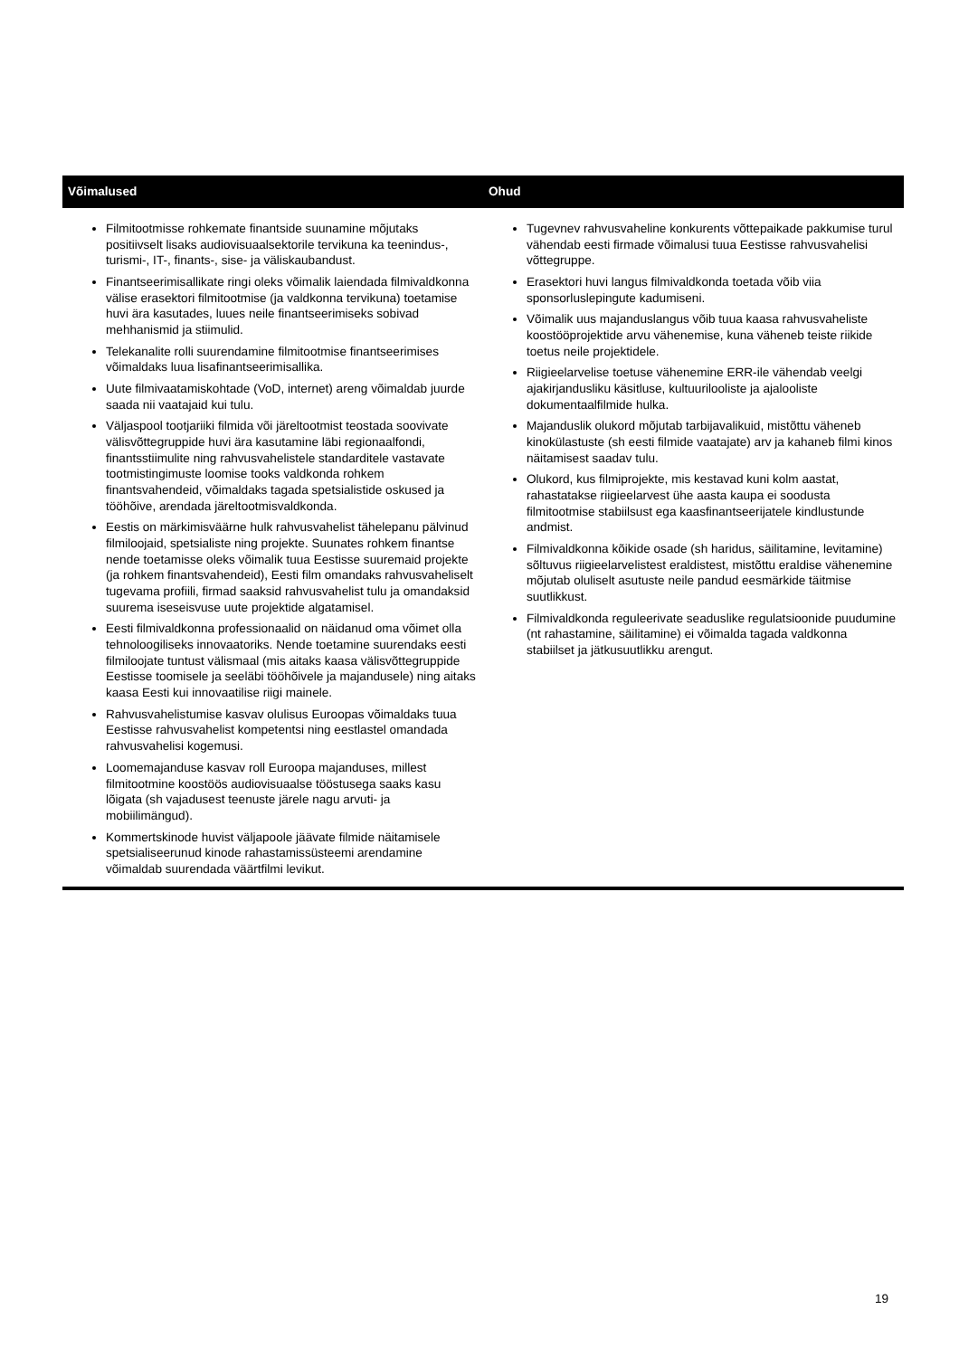| Võimalused | Ohud |
| --- | --- |
| Filmitootmisse rohkemate finantside suunamine mõjutaks positiivselt lisaks audiovisuaalsektorile tervikuna ka teenindus-, turismi-, IT-, finants-, sise- ja väliskaubandust. Finantseerimisallikate ringi oleks võimalik laiendada filmivaldkonna välise erasektori filmitootmise (ja valdkonna tervikuna) toetamise huvi ära kasutades, luues neile finantseerimiseks sobivad mehhanismid ja stiimulid. Telekanalite rolli suurendamine filmitootmise finantseerimises võimaldaks luua lisafinantseerimisallika. Uute filmivaatamiskohtade (VoD, internet) areng võimaldab juurde saada nii vaatajaid kui tulu. Väljaspool tootjariiki filmida või järeltootmist teostada soovivate välisvõttegruppide huvi ära kasutamine läbi regionaalfondi, finantsstiimulite ning rahvusvahelistele standarditele vastavate tootmistingimuste loomise tooks valdkonda rohkem finantsvahendeid, võimaldaks tagada spetsialistide oskused ja tööhõive, arendada järeltootmisvaldkonda. Eestis on märkimisväärne hulk rahvusvahelist tähelepanu pälvinud filmiloojaid, spetsialiste ning projekte. Suunates rohkem finantse nende toetamisse oleks võimalik tuua Eestisse suuremaid projekte (ja rohkem finantsvahendeid), Eesti film omandaks rahvusvaheliselt tugevama profiili, firmad saaksid rahvusvahelist tulu ja omandaksid suurema iseseisvuse uute projektide algatamisel. Eesti filmivaldkonna professionaalid on näidanud oma võimet olla tehnoloogiliseks innovaatoriks. Nende toetamine suurendaks eesti filmiloojate tuntust välismaal (mis aitaks kaasa välisvõttegruppide Eestisse toomisele ja seeläbi tööhõivele ja majandusele) ning aitaks kaasa Eesti kui innovaatilise riigi mainele. Rahvusvahelistumise kasvav olulisus Euroopas võimaldaks tuua Eestisse rahvusvahelist kompetentsi ning eestlastel omandada rahvusvahelisi kogemusi. Loomemajanduse kasvav roll Euroopa majanduses, millest filmitootmine koostöös audiovisuaalse tööstusega saaks kasu lõigata (sh vajadusest teenuste järele nagu arvuti- ja mobiilimängud). Kommertskinode huvist väljapoole jäävate filmide näitamisele spetsialiseerunud kinode rahastamissüsteemi arendamine võimaldab suurendada väärtfilmi levikut. | Tugevnev rahvusvaheline konkurents võttepaikade pakkumise turul vähendab eesti firmade võimalusi tuua Eestisse rahvusvahelisi võttegruppe. Erasektori huvi langus filmivaldkonda toetada võib viia sponsorluslepingute kadumiseni. Võimalik uus majanduslangus võib tuua kaasa rahvusvaheliste koostööprojektide arvu vähenemise, kuna väheneb teiste riikide toetus neile projektidele. Riigieelarvelise toetuse vähenemine ERR-ile vähendab veelgi ajakirjandusliku käsitluse, kultuurilooliste ja ajalooliste dokumentaalfilmide hulka. Majanduslik olukord mõjutab tarbijavalikuid, mistõttu väheneb kinokülastuste (sh eesti filmide vaatajate) arv ja kahaneb filmi kinos näitamisest saadav tulu. Olukord, kus filmiprojekte, mis kestavad kuni kolm aastat, rahastatakse riigieelarvest ühe aasta kaupa ei soodusta filmitootmise stabiilsust ega kaasfinantseerijatele kindlustunde andmist. Filmivaldkonna kõikide osade (sh haridus, säilitamine, levitamine) sõltuvus riigieelarvelistest eraldistest, mistõttu eraldise vähenemine mõjutab oluliselt asutuste neile pandud eesmärkide täitmise suutlikkust. Filmivaldkonda reguleerivate seaduslike regulatsioonide puudumine (nt rahastamine, säilitamine) ei võimalda tagada valdkonna stabiilset ja jätkusuutlikku arengut. |
19